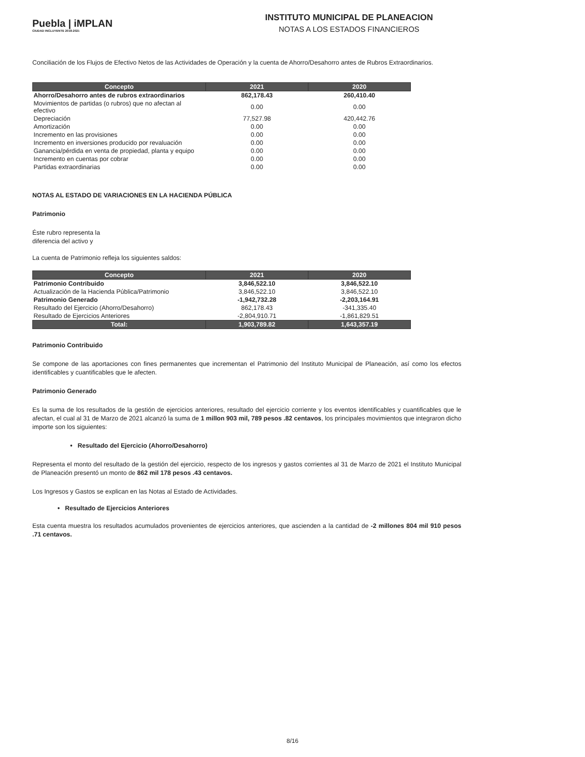Puebla | iMPLAN
CIUDAD INCLUYENTE 2018-2021
INSTITUTO MUNICIPAL DE PLANEACION
NOTAS A LOS ESTADOS FINANCIEROS
Conciliación de los Flujos de Efectivo Netos de las Actividades de Operación y la cuenta de Ahorro/Desahorro antes de Rubros Extraordinarios.
| Concepto | 2021 | 2020 |
| --- | --- | --- |
| Ahorro/Desahorro antes de rubros extraordinarios | 862,178.43 | 260,410.40 |
| Movimientos de partidas (o rubros) que no afectan al efectivo | 0.00 | 0.00 |
| Depreciación | 77,527.98 | 420,442.76 |
| Amortización | 0.00 | 0.00 |
| Incremento en las provisiones | 0.00 | 0.00 |
| Incremento en inversiones producido por revaluación | 0.00 | 0.00 |
| Ganancia/pérdida en venta de propiedad, planta y equipo | 0.00 | 0.00 |
| Incremento en cuentas por cobrar | 0.00 | 0.00 |
| Partidas extraordinarias | 0.00 | 0.00 |
NOTAS AL ESTADO DE VARIACIONES EN LA HACIENDA PÚBLICA
Patrimonio
Éste rubro representa la
diferencia del activo y
La cuenta de Patrimonio refleja los siguientes saldos:
| Concepto | 2021 | 2020 |
| --- | --- | --- |
| Patrimonio Contribuido | 3,846,522.10 | 3,846,522.10 |
| Actualización de la Hacienda Pública/Patrimonio | 3,846,522.10 | 3,846,522.10 |
| Patrimonio Generado | -1,942,732.28 | -2,203,164.91 |
| Resultado del Ejercicio (Ahorro/Desahorro) | 862,178.43 | -341,335.40 |
| Resultado de Ejercicios Anteriores | -2,804,910.71 | -1,861,829.51 |
| Total: | 1,903,789.82 | 1,643,357.19 |
Patrimonio Contribuido
Se compone de las aportaciones con fines permanentes que incrementan el Patrimonio del Instituto Municipal de Planeación, así como los efectos identificables y cuantificables que le afecten.
Patrimonio Generado
Es la suma de los resultados de la gestión de ejercicios anteriores, resultado del ejercicio corriente y los eventos identificables y cuantificables que le afectan, el cual al 31 de Marzo de 2021 alcanzó la suma de 1 millon 903 mil, 789 pesos .82 centavos, los principales movimientos que integraron dicho importe son los siguientes:
• Resultado del Ejercicio (Ahorro/Desahorro)
Representa el monto del resultado de la gestión del ejercicio, respecto de los ingresos y gastos corrientes al 31 de Marzo de 2021 el Instituto Municipal de Planeación presentó un monto de 862 mil 178 pesos .43 centavos.
Los Ingresos y Gastos se explican en las Notas al Estado de Actividades.
• Resultado de Ejercicios Anteriores
Esta cuenta muestra los resultados acumulados provenientes de ejercicios anteriores, que ascienden a la cantidad de -2 millones 804 mil 910 pesos .71 centavos.
8/16